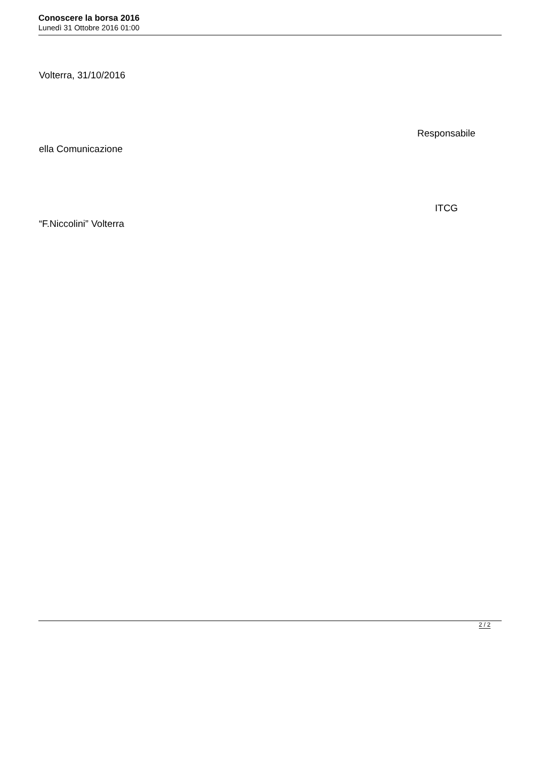Conoscere la borsa 2016
Lunedì 31 Ottobre 2016 01:00
Volterra, 31/10/2016
Responsabile
ella Comunicazione
ITCG
“F.Niccolini” Volterra
2 / 2